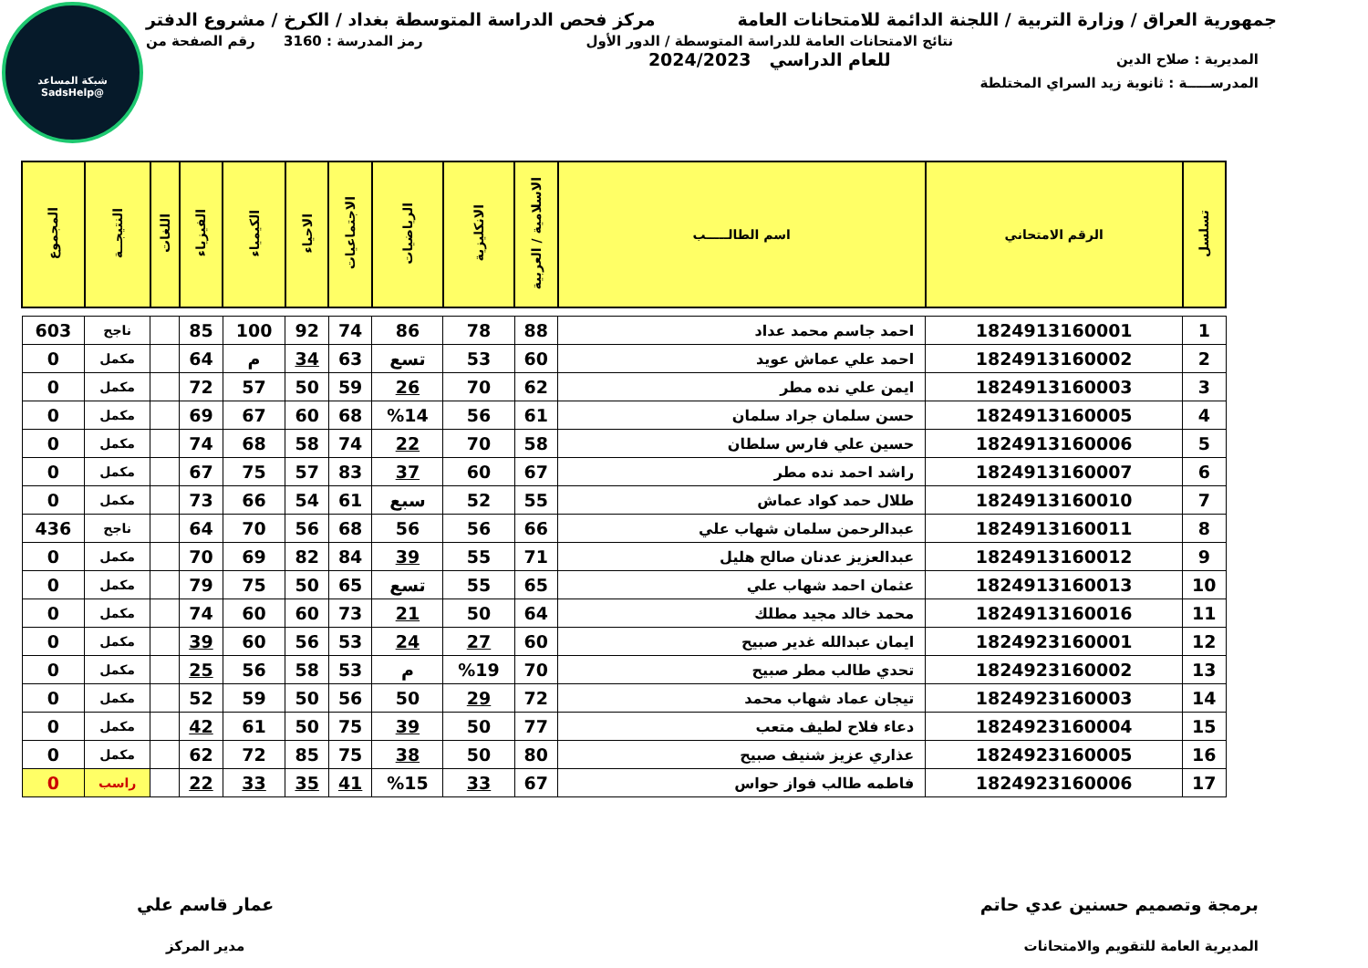شبكة المساعد
@SadsHelp
جمهورية العراق / وزارة التربية / اللجنة الدائمة للامتحانات العامة
مركز فحص الدراسة المتوسطة بغداد / الكرخ / مشروع الدفتر
المديرية : صلاح الدين
نتائج الامتحانات العامة للدراسة المتوسطة / الدور الأول
للعام الدراسي 2024/2023
رمز المدرسة : 3160 رقم الصفحة من
المدرســـــة : ثانوية زيد السراي المختلطة
| تسلسل | الرقم الامتحاني | اسم الطالـــــب | الاسلامية / العربية | الانكليزية | الرياضيات | الاجتماعيات | الاحياء | الكيمياء | الفيزياء | اللغات | النتيجــة | المجموع |
| --- | --- | --- | --- | --- | --- | --- | --- | --- | --- | --- | --- | --- |
| 1 | 1824913160001 | احمد جاسم محمد عداد | 88 | 78 | 86 | 74 | 92 | 100 | 85 | | ناجح | 603 |
| 2 | 1824913160002 | احمد علي عماش عويد | 60 | 53 | تسع | 63 | 34 | م | 64 | | مكمل | 0 |
| 3 | 1824913160003 | ايمن علي نده مطر | 62 | 70 | 26 | 59 | 50 | 57 | 72 | | مكمل | 0 |
| 4 | 1824913160005 | حسن سلمان جراد سلمان | 61 | 56 | %14 | 68 | 60 | 67 | 69 | | مكمل | 0 |
| 5 | 1824913160006 | حسين علي فارس سلطان | 58 | 70 | 22 | 74 | 58 | 68 | 74 | | مكمل | 0 |
| 6 | 1824913160007 | راشد احمد نده مطر | 67 | 60 | 37 | 83 | 57 | 75 | 67 | | مكمل | 0 |
| 7 | 1824913160010 | طلال حمد كواد عماش | 55 | 52 | سبع | 61 | 54 | 66 | 73 | | مكمل | 0 |
| 8 | 1824913160011 | عبدالرحمن سلمان شهاب علي | 66 | 56 | 56 | 68 | 56 | 70 | 64 | | ناجح | 436 |
| 9 | 1824913160012 | عبدالعزيز عدنان صالح هليل | 71 | 55 | 39 | 84 | 82 | 69 | 70 | | مكمل | 0 |
| 10 | 1824913160013 | عثمان احمد شهاب علي | 65 | 55 | تسع | 65 | 50 | 75 | 79 | | مكمل | 0 |
| 11 | 1824913160016 | محمد خالد مجيد مطلك | 64 | 50 | 21 | 73 | 60 | 60 | 74 | | مكمل | 0 |
| 12 | 1824923160001 | ايمان عبدالله غدير صبيح | 60 | 27 | 24 | 53 | 56 | 60 | 39 | | مكمل | 0 |
| 13 | 1824923160002 | تحدي طالب مطر صبيح | 70 | %19 | م | 53 | 58 | 56 | 25 | | مكمل | 0 |
| 14 | 1824923160003 | تيجان عماد شهاب محمد | 72 | 29 | 50 | 56 | 50 | 59 | 52 | | مكمل | 0 |
| 15 | 1824923160004 | دعاء فلاح لطيف متعب | 77 | 50 | 39 | 75 | 50 | 61 | 42 | | مكمل | 0 |
| 16 | 1824923160005 | عذاري عزيز شنيف صبيح | 80 | 50 | 38 | 75 | 85 | 72 | 62 | | مكمل | 0 |
| 17 | 1824923160006 | فاطمه طالب فواز حواس | 67 | 33 | %15 | 41 | 35 | 33 | 22 | | راسب | 0 |
برمجة وتصميم حسنين عدي حاتم
المديرية العامة للتقويم والامتحانات
عمار قاسم علي
مدير المركز